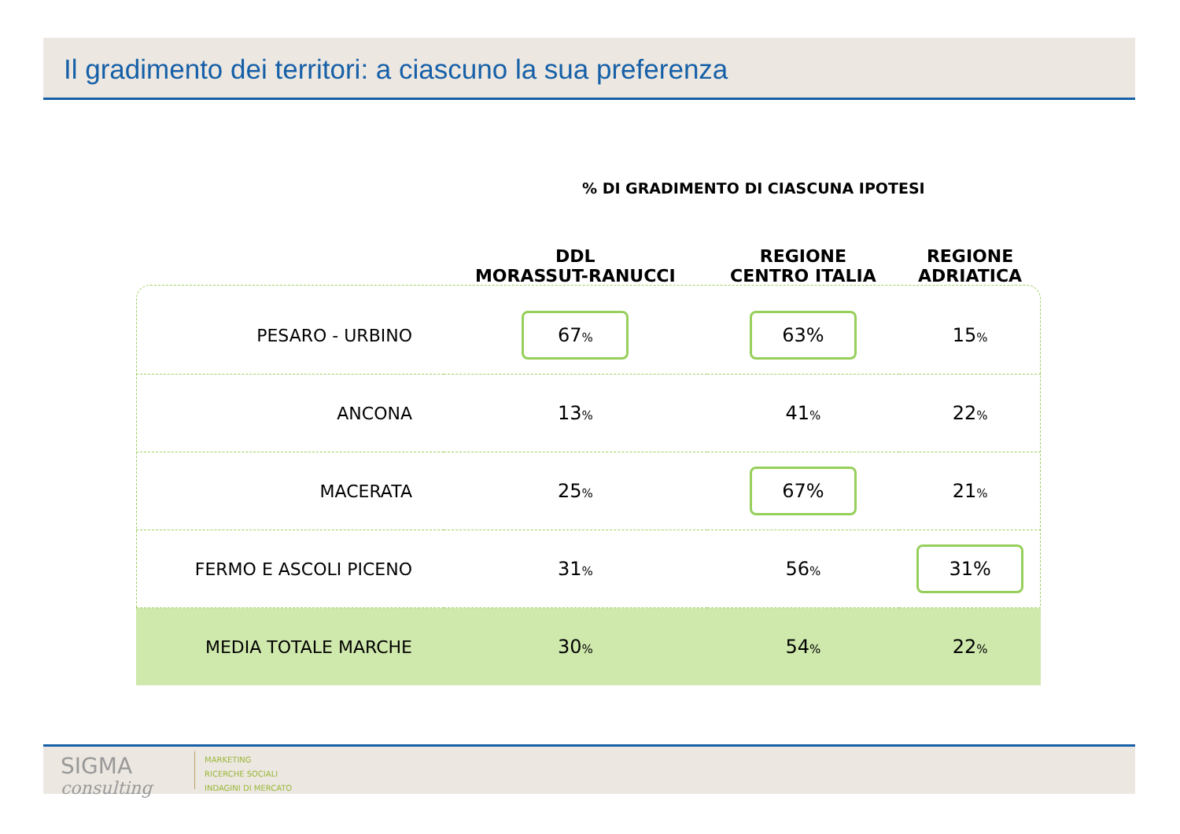Il gradimento dei territori: a ciascuno la sua preferenza
% DI GRADIMENTO DI CIASCUNA IPOTESI
| | DDL MORASSUT-RANUCCI | REGIONE CENTRO ITALIA | REGIONE ADRIATICA |
| --- | --- | --- | --- |
| PESARO - URBINO | 67 % | 63% | 15 % |
| ANCONA | 13 % | 41 % | 22 % |
| MACERATA | 25 % | 67% | 21 % |
| FERMO E ASCOLI PICENO | 31 % | 56 % | 31% |
| MEDIA TOTALE MARCHE | 30 % | 54 % | 22 % |
SIGMA
consulting
MARKETING
RICERCHE SOCIALI
INDAGINI DI MERCATO